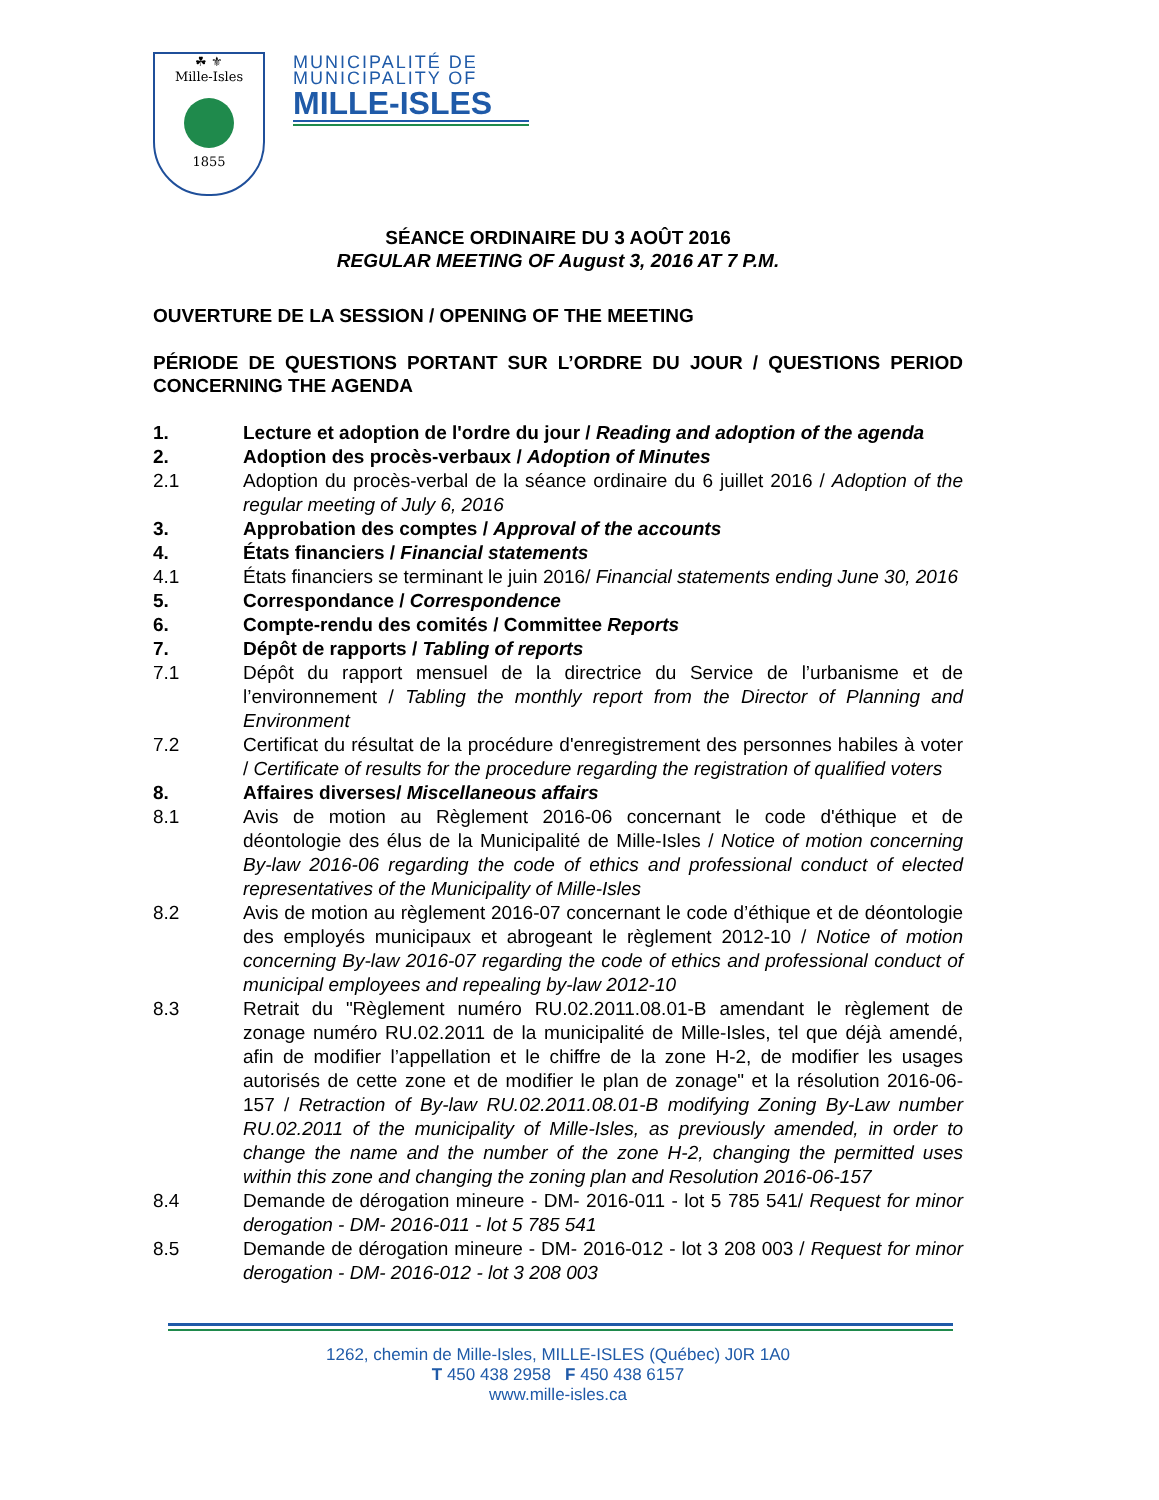☘ ⚜
Mille-Isles
1855
MUNICIPALITÉ DE
MUNICIPALITY OF
MILLE-ISLES
SÉANCE ORDINAIRE DU 3 AOÛT 2016
REGULAR MEETING OF August 3, 2016 AT 7 P.M.
OUVERTURE DE LA SESSION / OPENING OF THE MEETING
PÉRIODE DE QUESTIONS PORTANT SUR L’ORDRE DU JOUR / QUESTIONS PERIOD CONCERNING THE AGENDA
1. Lecture et adoption de l'ordre du jour / Reading and adoption of the agenda
2. Adoption des procès-verbaux / Adoption of Minutes
2.1 Adoption du procès-verbal de la séance ordinaire du 6 juillet 2016 / Adoption of the regular meeting of July 6, 2016
3. Approbation des comptes / Approval of the accounts
4. États financiers / Financial statements
4.1 États financiers se terminant le juin 2016/ Financial statements ending June 30, 2016
5. Correspondance / Correspondence
6. Compte-rendu des comités / Committee Reports
7. Dépôt de rapports / Tabling of reports
7.1 Dépôt du rapport mensuel de la directrice du Service de l’urbanisme et de l’environnement / Tabling the monthly report from the Director of Planning and Environment
7.2 Certificat du résultat de la procédure d'enregistrement des personnes habiles à voter / Certificate of results for the procedure regarding the registration of qualified voters
8. Affaires diverses/ Miscellaneous affairs
8.1 Avis de motion au Règlement 2016-06 concernant le code d'éthique et de déontologie des élus de la Municipalité de Mille-Isles / Notice of motion concerning By-law 2016-06 regarding the code of ethics and professional conduct of elected representatives of the Municipality of Mille-Isles
8.2 Avis de motion au règlement 2016-07 concernant le code d’éthique et de déontologie des employés municipaux et abrogeant le règlement 2012-10 / Notice of motion concerning By-law 2016-07 regarding the code of ethics and professional conduct of municipal employees and repealing by-law 2012-10
8.3 Retrait du "Règlement numéro RU.02.2011.08.01-B amendant le règlement de zonage numéro RU.02.2011 de la municipalité de Mille-Isles, tel que déjà amendé, afin de modifier l’appellation et le chiffre de la zone H-2, de modifier les usages autorisés de cette zone et de modifier le plan de zonage" et la résolution 2016-06-157 / Retraction of By-law RU.02.2011.08.01-B modifying Zoning By-Law number RU.02.2011 of the municipality of Mille-Isles, as previously amended, in order to change the name and the number of the zone H-2, changing the permitted uses within this zone and changing the zoning plan and Resolution 2016-06-157
8.4 Demande de dérogation mineure - DM- 2016-011 - lot 5 785 541/ Request for minor derogation - DM- 2016-011 - lot 5 785 541
8.5 Demande de dérogation mineure - DM- 2016-012 - lot 3 208 003 / Request for minor derogation - DM- 2016-012 - lot 3 208 003
1262, chemin de Mille-Isles, MILLE-ISLES (Québec) J0R 1A0
T 450 438 2958 F 450 438 6157
www.mille-isles.ca